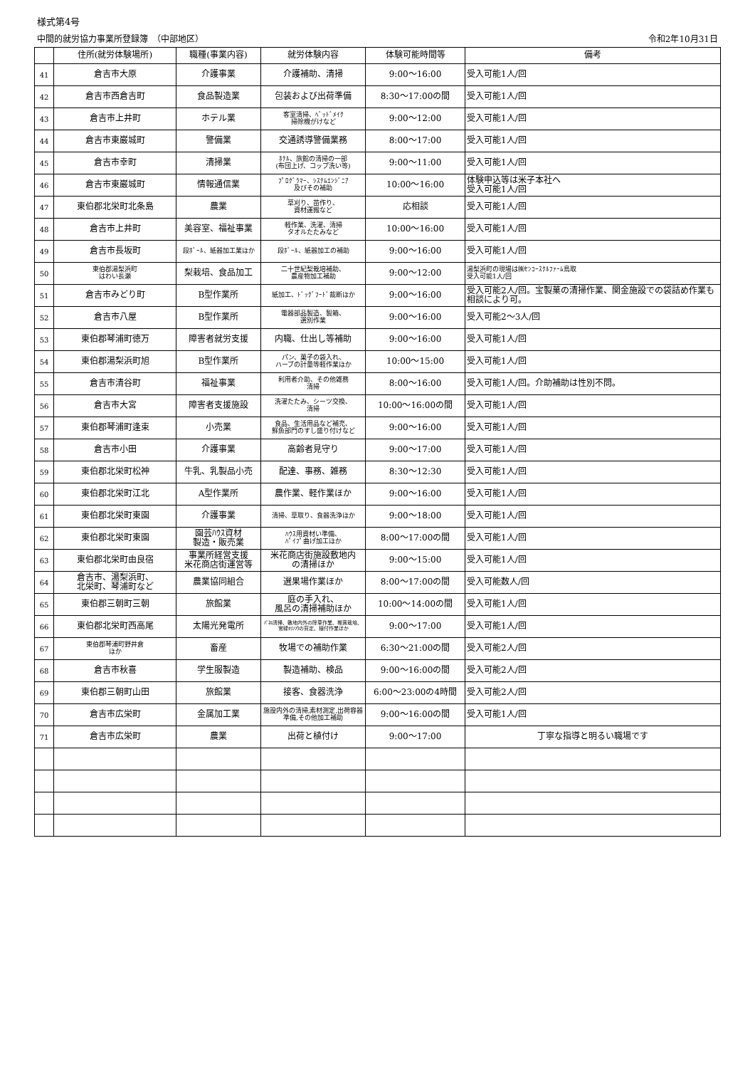様式第4号
中間的就労協力事業所登録簿　（中部地区） 令和2年10月31日
| | 住所(就労体験場所) | 職種(事業内容) | 就労体験内容 | 体験可能時間等 | 備考 |
| --- | --- | --- | --- | --- | --- |
| 41 | 倉吉市大原 | 介護事業 | 介護補助、清掃 | 9:00～16:00 | 受入可能1人/回 |
| 42 | 倉吉市西倉吉町 | 食品製造業 | 包装および出荷準備 | 8:30～17:00の間 | 受入可能1人/回 |
| 43 | 倉吉市上井町 | ホテル業 | 客室清掃、ﾍﾞｯﾄﾞﾒｲｸ 掃除機がけなど | 9:00～12:00 | 受入可能1人/回 |
| 44 | 倉吉市東巌城町 | 警備業 | 交通誘導警備業務 | 8:00～17:00 | 受入可能1人/回 |
| 45 | 倉吉市幸町 | 清掃業 | ﾎﾃﾙ、旅館の清掃の一部 (布団上げ、コップ洗い等) | 9:00～11:00 | 受入可能1人/回 |
| 46 | 倉吉市東巌城町 | 情報通信業 | ﾌﾟﾛｸﾞﾗﾏｰ、ｼｽﾃﾑｴﾝｼﾞﾆｱ 及びその補助 | 10:00～16:00 | 体験申込等は米子本社へ 受入可能1人/回 |
| 47 | 東伯郡北栄町北条島 | 農業 | 草刈り、苗作り、 資材運搬など | 応相談 | 受入可能1人/回 |
| 48 | 倉吉市上井町 | 美容室、福祉事業 | 軽作業、洗濯、清掃 タオルたたみなど | 10:00～16:00 | 受入可能1人/回 |
| 49 | 倉吉市長坂町 | 段ﾎﾞｰﾙ、紙器加工業ほか | 段ﾎﾞｰﾙ、紙器加工の補助 | 9:00～16:00 | 受入可能1人/回 |
| 50 | 東伯郡湯梨浜町 はわい長瀬 | 梨栽培、食品加工 | 二十世紀梨栽培補助、 農産物加工補助 | 9:00～12:00 | 湯梨浜町の現場は㈱ｾﾝｺｰｽｸﾙﾌｧｰﾑ鳥取 受入可能1人/回 |
| 51 | 倉吉市みどり町 | B型作業所 | 紙加工、ﾄﾞｯｸﾞﾌｰﾄﾞ裁断ほか | 9:00～16:00 | 受入可能2人/回。宝製菓の清掃作業、関金施設での袋詰め作業も相談により可。 |
| 52 | 倉吉市八屋 | B型作業所 | 電器部品製造、製箱、 選別作業 | 9:00～16:00 | 受入可能2～3人/回 |
| 53 | 東伯郡琴浦町徳万 | 障害者就労支援 | 内職、仕出し等補助 | 9:00～16:00 | 受入可能1人/回 |
| 54 | 東伯郡湯梨浜町旭 | B型作業所 | パン、菓子の袋入れ、 ハーブの計量等軽作業ほか | 10:00～15:00 | 受入可能1人/回 |
| 55 | 倉吉市清谷町 | 福祉事業 | 利用者介助、その他雑務 清掃 | 8:00～16:00 | 受入可能1人/回。介助補助は性別不問。 |
| 56 | 倉吉市大宮 | 障害者支援施設 | 洗濯たたみ、シーツ交換、 清掃 | 10:00～16:00の間 | 受入可能1人/回 |
| 57 | 東伯郡琴浦町逢束 | 小売業 | 食品、生活用品など補充、 鮮魚部門のすし盛り付けなど | 9:00～16:00 | 受入可能1人/回 |
| 58 | 倉吉市小田 | 介護事業 | 高齢者見守り | 9:00～17:00 | 受入可能1人/回 |
| 59 | 東伯郡北栄町松神 | 牛乳、乳製品小売 | 配達、事務、雑務 | 8:30～12:30 | 受入可能1人/回 |
| 60 | 東伯郡北栄町江北 | A型作業所 | 農作業、軽作業ほか | 9:00～16:00 | 受入可能1人/回 |
| 61 | 東伯郡北栄町東園 | 介護事業 | 清掃、草取り、食器洗浄ほか | 9:00～18:00 | 受入可能1人/回 |
| 62 | 東伯郡北栄町東園 | 園芸ﾊｳｽ資材 製造・販売業 | ﾊｳｽ用資材い準備、 ﾊﾟｲﾌﾟ曲げ加工ほか | 8:00～17:00の間 | 受入可能1人/回 |
| 63 | 東伯郡北栄町由良宿 | 事業所経営支援 米花商店街運営等 | 米花商店街施設敷地内 の清掃ほか | 9:00～15:00 | 受入可能1人/回 |
| 64 | 倉吉市、湯梨浜町、 北栄町、琴浦町など | 農業協同組合 | 選果場作業ほか | 8:00～17:00の間 | 受入可能数人/回 |
| 65 | 東伯郡三朝町三朝 | 旅館業 | 庭の手入れ、 風呂の清掃補助ほか | 10:00～14:00の間 | 受入可能1人/回 |
| 66 | 東伯郡北栄町西高尾 | 太陽光発電所 | ﾊﾟﾈﾙ清掃、敷地内外の除草作業、椎茸栽培、常緑ｷﾘﾝｿｳの剪定、植付作業ほか | 9:00～17:00 | 受入可能1人/回 |
| 67 | 東伯郡琴浦町野井倉 ほか | 畜産 | 牧場での補助作業 | 6:30～21:00の間 | 受入可能2人/回 |
| 68 | 倉吉市秋喜 | 学生服製造 | 製造補助、検品 | 9:00～16:00の間 | 受入可能2人/回 |
| 69 | 東伯郡三朝町山田 | 旅館業 | 接客、食器洗浄 | 6:00～23:00の4時間 | 受入可能2人/回 |
| 70 | 倉吉市広栄町 | 金属加工業 | 施設内外の清掃,素材測定,出荷容器準備,その他加工補助 | 9:00～16:00の間 | 受入可能1人/回 |
| 71 | 倉吉市広栄町 | 農業 | 出荷と植付け | 9:00～17:00 | 丁寧な指導と明るい職場です |